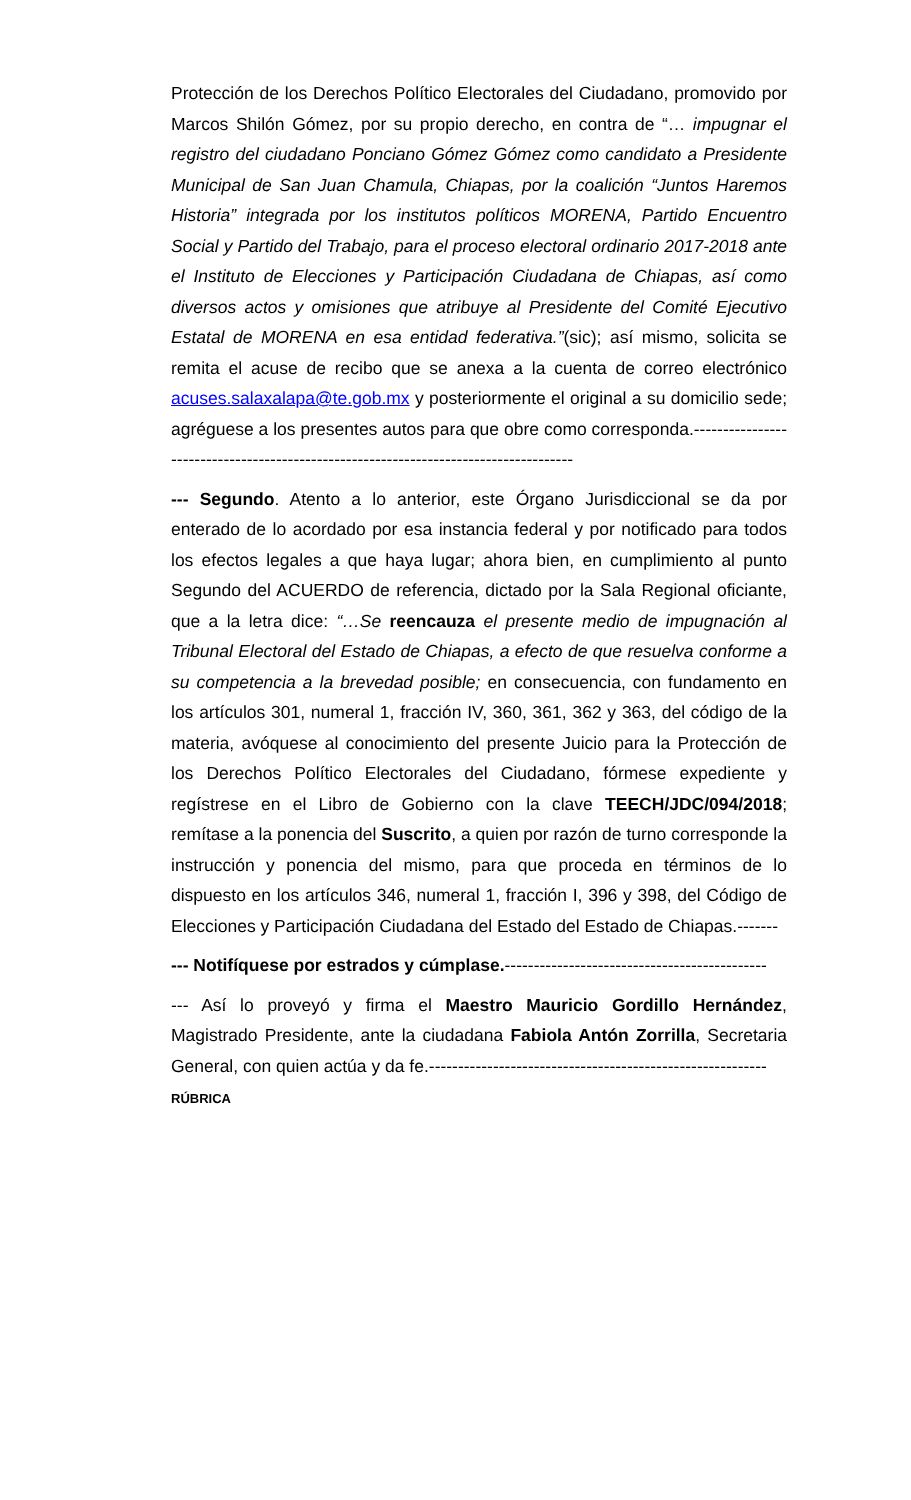Protección de los Derechos Político Electorales del Ciudadano, promovido por Marcos Shilón Gómez, por su propio derecho, en contra de “… impugnar el registro del ciudadano Ponciano Gómez Gómez como candidato a Presidente Municipal de San Juan Chamula, Chiapas, por la coalición “Juntos Haremos Historia” integrada por los institutos políticos MORENA, Partido Encuentro Social y Partido del Trabajo, para el proceso electoral ordinario 2017-2018 ante el Instituto de Elecciones y Participación Ciudadana de Chiapas, así como diversos actos y omisiones que atribuye al Presidente del Comité Ejecutivo Estatal de MORENA en esa entidad federativa.”(sic); así mismo, solicita se remita el acuse de recibo que se anexa a la cuenta de correo electrónico acuses.salaxalapa@te.gob.mx y posteriormente el original a su domicilio sede; agréguese a los presentes autos para que obre como corresponda.-------------------------------------------------------------------------------------
--- Segundo. Atento a lo anterior, este Órgano Jurisdiccional se da por enterado de lo acordado por esa instancia federal y por notificado para todos los efectos legales a que haya lugar; ahora bien, en cumplimiento al punto Segundo del ACUERDO de referencia, dictado por la Sala Regional oficiante, que a la letra dice: “…Se reencauza el presente medio de impugnación al Tribunal Electoral del Estado de Chiapas, a efecto de que resuelva conforme a su competencia a la brevedad posible; en consecuencia, con fundamento en los artículos 301, numeral 1, fracción IV, 360, 361, 362 y 363, del código de la materia, avóquese al conocimiento del presente Juicio para la Protección de los Derechos Político Electorales del Ciudadano, fórmese expediente y regístrese en el Libro de Gobierno con la clave TEECH/JDC/094/2018; remítase a la ponencia del Suscrito, a quien por razón de turno corresponde la instrucción y ponencia del mismo, para que proceda en términos de lo dispuesto en los artículos 346, numeral 1, fracción I, 396 y 398, del Código de Elecciones y Participación Ciudadana del Estado del Estado de Chiapas.-------
--- Notifíquese por estrados y cúmplase.---------------------------------------------
--- Así lo proveyó y firma el Maestro Mauricio Gordillo Hernández, Magistrado Presidente, ante la ciudadana Fabiola Antón Zorrilla, Secretaria General, con quien actúa y da fe.----------------------------------------------------------
RÚBRICA